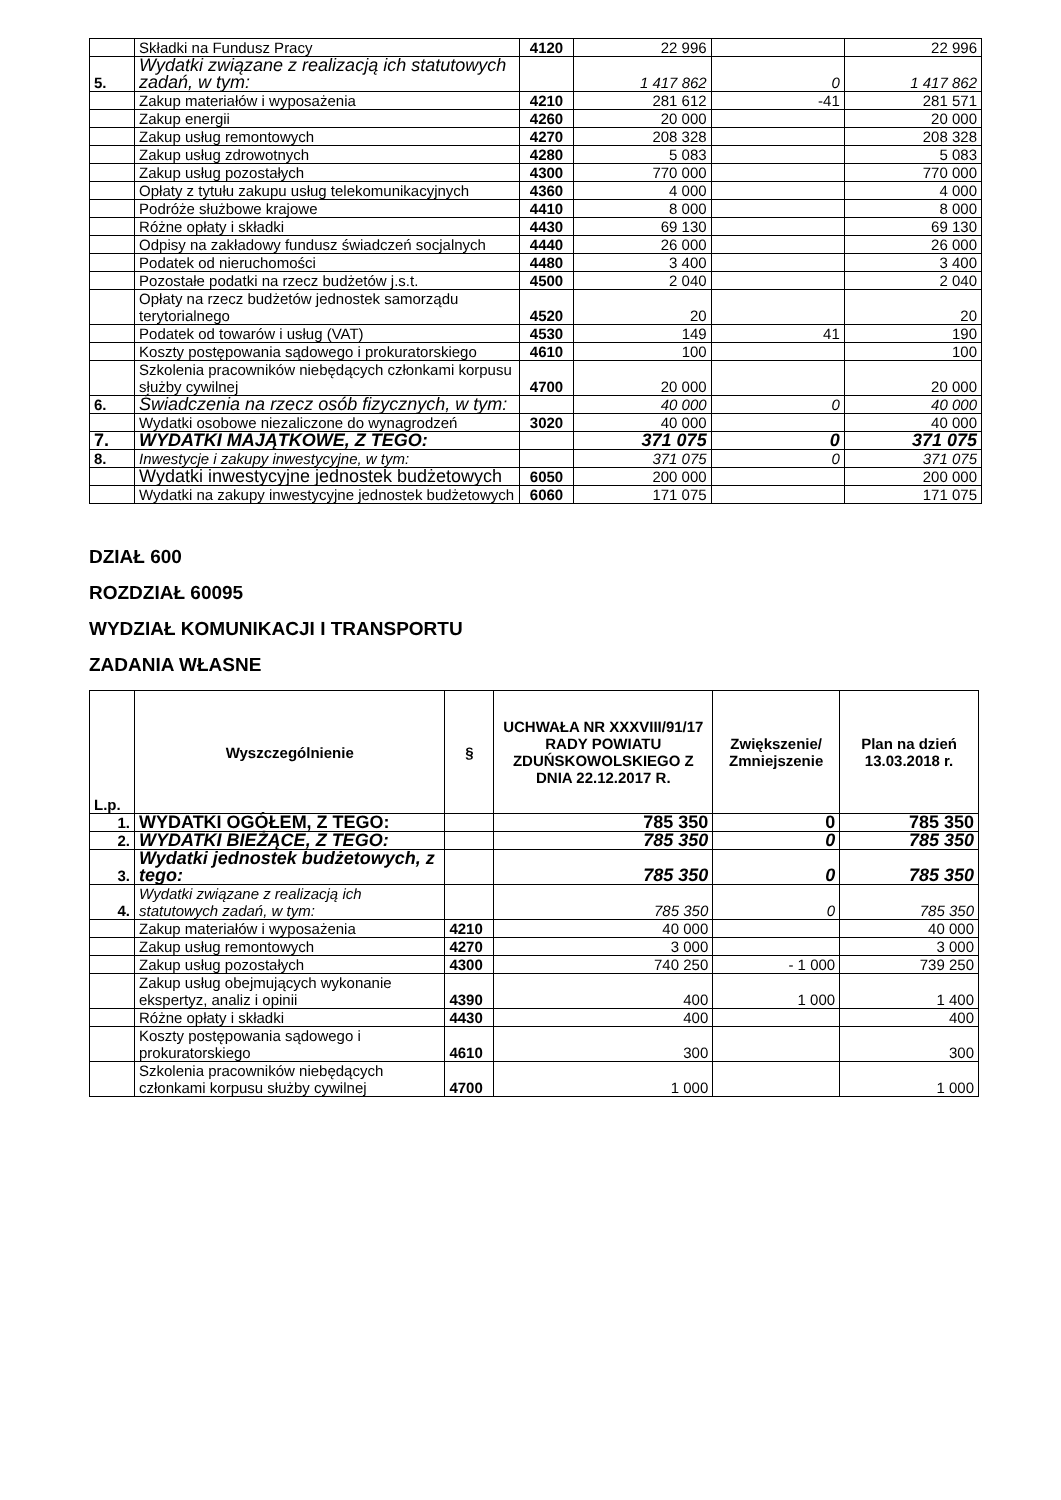| | Składki na Fundusz Pracy | 4120 | 22 996 | | 22 996 |
| 5. | Wydatki związane z realizacją ich statutowych zadań, w tym: | | 1 417 862 | 0 | 1 417 862 |
| | Zakup materiałów i wyposażenia | 4210 | 281 612 | -41 | 281 571 |
| | Zakup energii | 4260 | 20 000 | | 20 000 |
| | Zakup usług remontowych | 4270 | 208 328 | | 208 328 |
| | Zakup usług zdrowotnych | 4280 | 5 083 | | 5 083 |
| | Zakup usług pozostałych | 4300 | 770 000 | | 770 000 |
| | Opłaty z tytułu zakupu usług telekomunikacyjnych | 4360 | 4 000 | | 4 000 |
| | Podróże służbowe krajowe | 4410 | 8 000 | | 8 000 |
| | Różne opłaty i składki | 4430 | 69 130 | | 69 130 |
| | Odpisy na zakładowy fundusz świadczeń socjalnych | 4440 | 26 000 | | 26 000 |
| | Podatek od nieruchomości | 4480 | 3 400 | | 3 400 |
| | Pozostałe podatki na rzecz budżetów j.s.t. | 4500 | 2 040 | | 2 040 |
| | Opłaty na rzecz budżetów jednostek samorządu terytorialnego | 4520 | 20 | | 20 |
| | Podatek od towarów i usług (VAT) | 4530 | 149 | 41 | 190 |
| | Koszty postępowania sądowego i prokuratorskiego | 4610 | 100 | | 100 |
| | Szkolenia pracowników niebędących członkami korpusu służby cywilnej | 4700 | 20 000 | | 20 000 |
| 6. | Świadczenia na rzecz osób fizycznych, w tym: | | 40 000 | 0 | 40 000 |
| | Wydatki osobowe niezaliczone do wynagrodzeń | 3020 | 40 000 | | 40 000 |
| 7. | WYDATKI MAJĄTKOWE, Z TEGO: | | 371 075 | 0 | 371 075 |
| 8. | Inwestycje i zakupy inwestycyjne, w tym: | | 371 075 | 0 | 371 075 |
| | Wydatki inwestycyjne jednostek budżetowych | 6050 | 200 000 | | 200 000 |
| | Wydatki na zakupy inwestycyjne jednostek budżetowych | 6060 | 171 075 | | 171 075 |
DZIAŁ 600
ROZDZIAŁ 60095
WYDZIAŁ KOMUNIKACJI I TRANSPORTU
ZADANIA WŁASNE
| L.p. | Wyszczególnienie | § | UCHWAŁA NR XXXVIII/91/17 RADY POWIATU ZDUŃSKOWOLSKIEGO Z DNIA 22.12.2017 R. | Zwiększenie/ Zmniejszenie | Plan na dzień 13.03.2018 r. |
| --- | --- | --- | --- | --- | --- |
| 1. | WYDATKI OGÓŁEM, Z TEGO: | | 785 350 | 0 | 785 350 |
| 2. | WYDATKI BIEŻĄCE, Z TEGO: | | 785 350 | 0 | 785 350 |
| 3. | Wydatki jednostek budżetowych, z tego: | | 785 350 | 0 | 785 350 |
| 4. | Wydatki związane z realizacją ich statutowych zadań, w tym: | | 785 350 | 0 | 785 350 |
| | Zakup materiałów i wyposażenia | 4210 | 40 000 | | 40 000 |
| | Zakup usług remontowych | 4270 | 3 000 | | 3 000 |
| | Zakup usług pozostałych | 4300 | 740 250 | - 1 000 | 739 250 |
| | Zakup usług obejmujących wykonanie ekspertyz, analiz i opinii | 4390 | 400 | 1 000 | 1 400 |
| | Różne opłaty i składki | 4430 | 400 | | 400 |
| | Koszty postępowania sądowego i prokuratorskiego | 4610 | 300 | | 300 |
| | Szkolenia pracowników niebędących członkami korpusu służby cywilnej | 4700 | 1 000 | | 1 000 |